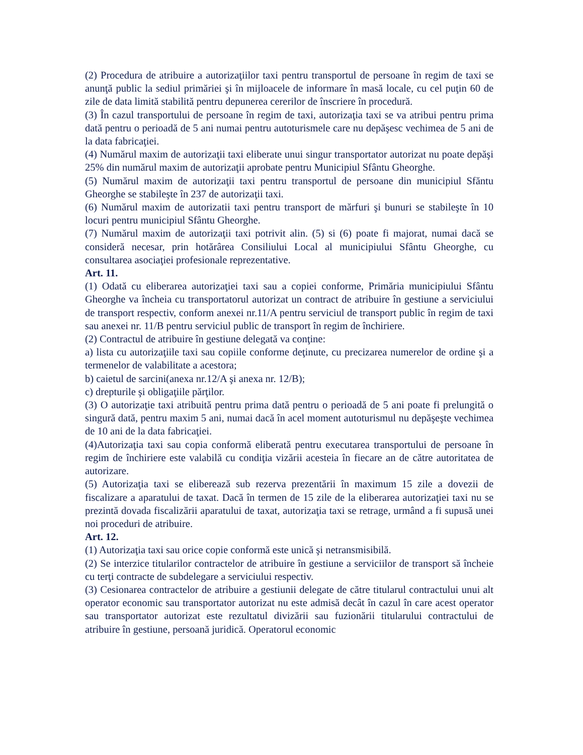(2) Procedura de atribuire a autorizaţiilor taxi pentru transportul de persoane în regim de taxi se anunţă public la sediul primăriei şi în mijloacele de informare în masă locale, cu cel puţin 60 de zile de data limită stabilită pentru depunerea cererilor de înscriere în procedură.
(3) În cazul transportului de persoane în regim de taxi, autorizaţia taxi se va atribui pentru prima dată pentru o perioadă de 5 ani numai pentru autoturismele care nu depăşesc vechimea de 5 ani de la data fabricaţiei.
(4) Numărul maxim de autorizaţii taxi eliberate unui singur transportator autorizat nu poate depăşi 25% din numărul maxim de autorizaţii aprobate pentru Municipiul Sfântu Gheorghe.
(5) Numărul maxim de autorizaţii taxi pentru transportul de persoane din municipiul Sfăntu Gheorghe se stabileşte în 237 de autorizaţii taxi.
(6) Numărul maxim de autorizatii taxi pentru transport de mărfuri şi bunuri se stabileşte în 10 locuri pentru municipiul Sfântu Gheorghe.
(7) Numărul maxim de autorizaţii taxi potrivit alin. (5) si (6) poate fi majorat, numai dacă se consideră necesar, prin hotărârea Consiliului Local al municipiului Sfântu Gheorghe, cu consultarea asociaţiei profesionale reprezentative.
Art. 11.
(1) Odată cu eliberarea autorizaţiei taxi sau a copiei conforme, Primăria municipiului Sfântu Gheorghe va încheia cu transportatorul autorizat un contract de atribuire în gestiune a serviciului de transport respectiv, conform anexei nr.11/A pentru serviciul de transport public în regim de taxi sau anexei nr. 11/B pentru serviciul public de transport în regim de închiriere.
(2) Contractul de atribuire în gestiune delegată va conţine:
a) lista cu autorizaţiile taxi sau copiile conforme deţinute, cu precizarea numerelor de ordine şi a termenelor de valabilitate a acestora;
b) caietul de sarcini(anexa nr.12/A şi anexa nr. 12/B);
c) drepturile şi obligaţiile părţilor.
(3) O autorizaţie taxi atribuită pentru prima dată pentru o perioadă de 5 ani poate fi prelungită o singură dată, pentru maxim 5 ani, numai dacă în acel moment autoturismul nu depăşeşte vechimea de 10 ani de la data fabricaţiei.
(4)Autorizaţia taxi sau copia conformă eliberată pentru executarea transportului de persoane în regim de închiriere este valabilă cu condiţia vizării acesteia în fiecare an de către autoritatea de autorizare.
(5) Autorizaţia taxi se eliberează sub rezerva prezentării în maximum 15 zile a dovezii de fiscalizare a aparatului de taxat. Dacă în termen de 15 zile de la eliberarea autorizaţiei taxi nu se prezintă dovada fiscalizării aparatului de taxat, autorizaţia taxi se retrage, urmând a fi supusă unei noi proceduri de atribuire.
Art. 12.
(1) Autorizaţia taxi sau orice copie conformă este unică şi netransmisibilă.
(2) Se interzice titularilor contractelor de atribuire în gestiune a serviciilor de transport să încheie cu terţi contracte de subdelegare a serviciului respectiv.
(3) Cesionarea contractelor de atribuire a gestiunii delegate de către titularul contractului unui alt operator economic sau transportator autorizat nu este admisă decât în cazul în care acest operator sau transportator autorizat este rezultatul divizării sau fuzionării titularului contractului de atribuire în gestiune, persoană juridică. Operatorul economic